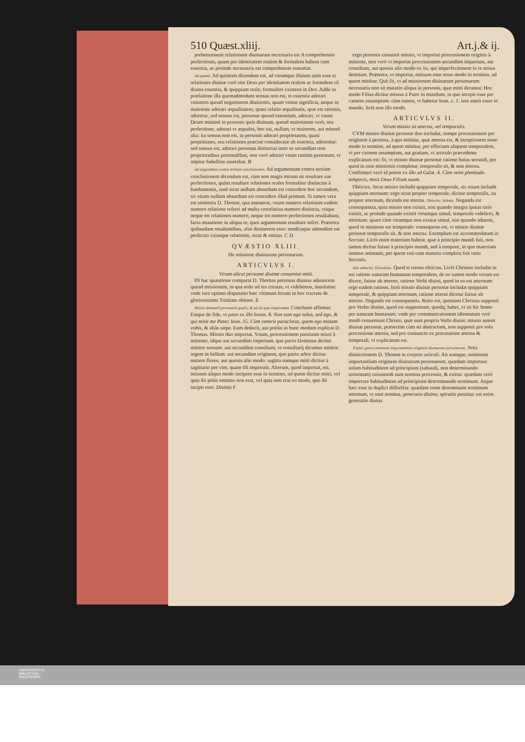510 Quæst.xliij. Art.j.& ij.
prehensionem relationum diuinarum necessaria est A comprehensio perfectionis, quam per identitatem realem & formalem habent cum essentia, ac proinde necessaria est comprehensio essentiæ.
Ad quintũ. Ad quintum dicendum est, ad vtrumque illatum satis esse si relationes diuinæ verè sint Deus per identitatem realem ac formalem cũ diuina essentia, & quippiam reale, formaliter existens in Deo. Adde in præfatione illa quemadmodum sensus non est, in essentia adorari vnitatem quoad negationem diuisionis, quam vnitas significat, neque in maiestate adorari æqualitatem, quasi relatio æqualitatis, quæ est rationis, adoretur, sed sensus est, personas quoad essentiam, adorari, vt vnum Deum minimè in personis ipsis diuisum, quoad maiestatem verò, seu perfectione, adorari vt æquales, hoc est, nullam, vt maiorem, aut minorẽ alia: ita sensus non est, in personis adorari proprietatem, quasi proprietates, seu relationes præcisè consideratæ ab essentia, adorentur: sed sensus est, adorari personas distinctas inter se secundùm rem proprietatibus personalibus, non verò adorari vnam tantùm personam, vt impius Sabellius asserebat. B
Ad argumẽtum contra tertiam conclusionem. Ad argumentum contra tertiam conclusionem dicendum est, cùm non magis mirum sit resultare eas perfectiones, quàm resultare relationes reales formaliter distinctas à fundamentis, sanè sicut nullum absurdum est concedere hoc secundum, sic etiam nullum absurdum est concedere illud primum. Si tamen vera est sententia D. Thomæ, qua asseuerat, vnum numero relatiuum eadem numero relatione referri ad multa correlatiua numero distincta, vtique neque tot relationes numero, neque tot numero perfectiones resultabunt, facta mutatione in aliqua re, quot argumentum resultare infert. Præterea quibusdam resultantibus, aliæ desinerent esse: modicaque admodùm est perfectio cuiusque relationis, sicut & entitas. C D
QVÆSTIO XLIII.
De missione diuinarum personarum.
ARTICVLVS I.
Vtrum alicui personæ diuinæ conueniat mitti.
IN hac quæstione comparat D. Thomas personas diuinas adinuicem quoad missionem, in qua ordo ad res creatas, vt videbimus, inuoluitur: vnde iure optimo disputatio hæc vltimum locum in hoc tractatu de gloriosissima Trinitate obtinet. E
Missio diuinarũ personarũ qualis, & ad eã quæ requirantur. Conclusio affirmat. Estque de fide, vt patet ex illo Ioann. 8. Non sum ego solus, sed ego, & qui misit me Pater. Ioan. 15. Cùm venerit paracletus, quem ego mittam vobis, & aliàs sæpe. Eam deducit, aut potiùs in hunc modum explicat D. Thomas. Missio duo importat. Vnum, processionem passiuam missi à mittente, idque aut secundùm imperium, quo pacto Dominus dicitur mittere seruum: aut secundùm consilium, vt consiliarij dicuntur mittere regem in bellum: aut secundùm originem, quo pacto arbor dicitur mittere flores, aut quouis alio modo: sagitta namque mitti dicitur à sagittario per vim, quam illi impressit. Alterum, quod importat, est, missum aliquo modo incipere esse in termino, ad quem dicitur mitti, vel quia ibi priùs omnino non erat, vel quia non erat eo modo, quo ibi incipit esse. Diuinis F
ergo personis conuenit missio, vt importat processionem originis à mittente, non verò vt importat processionem secundùm imperium, aut consilium, aut quouis alio modo ex iis, qui imperfectionem in re missa denotant. Præterea, vt importat, missum esse nouo modo in termino, ad quem mittitur. Quò fit, vt ad missionem diuinarum personarum necessaria non sit mutatio aliqua in personis, quæ mitti dicuntur. Hoc modo Filius dicitur missus à Patre in mundum, in quo incepit esse per carnem assumptam: cùm tamen, vt habetur Ioan. c. 1. iam anteà esset in mundo, licèt non illo modo.
ARTICVLVS II.
Vtrum missio sit æterna, vel temporalis.
CVM missio diuinæ personæ duo includat, nempe processionem per originem à persona, à qua mittitur, quæ æterna est, & inceptionem nouo modo in termino, ad quem mittitur, per effectum aliquem temporalem, vt per carnem assumptam, aut gratiam, vt articulo præcedente explicatum est: fit, vt missio diuinæ personæ ratione huius secundi, per quod in esse missionis completur, temporalis sit, & non æterna. Confirmari verò id potest ex illo ad Galat. 4. Cùm venit plenitudo temporis, misit Deus Filium suum.
Obiicies. Sicut missio includit quippiam temporale, sic etiam includit quippiam æternum: ergo sicut propter temporale, dicitur temporalis, ita propter æternum, dicenda est æterna. Obiectio. Solutio. Neganda est consequentia, quia missio non existit, nisi quando integra ipsius ratio existit, ac proinde quando existit vtrumque simul, temporale videlicet, & æternum: quare cùm vtrumque non existat simul, nisi quando aduenit, quod in missione est temporale: consequens est, vt missio diuinæ personæ temporalis sit, & non æterna. Exemplum est accommodatum in Socrate. Licèt enim materiam habeat, quæ à principio mundi fuit, non tamen dicitur fuisse à principio mundi, sed à tempore, in quo materiam animus animauit, per quem vnà cum materia completa fuit ratio Socratis.
Alia obiectio. Dissolutio. Quod si rursus obiicias. Licèt Christus includat in sui ratione naturam humanam temporalem, de eo tamen modo verum est dicere, fuisse ab æterno, ratione Verbi diuini, quod in eo est æternum: ergo eadem ratione, licèt missio diuinæ personæ includat quippiam temporale, & quippiam æternum, ratione æterni dicetur fuisse ab æterno. Neganda est consequentia. Ratio est, quoniam Christus supponit pro Verbo diuino, quod est suppositum, quodq; habet, vt sit hic homo per naturam humanam: vnde per communicationem idiomatum verè modò conueniunt Christo, quæ sunt propria Verbi diuini: missio autem diuinæ personæ, præsertim cùm sit abstractum, non supponit pro sola processione æterna, sed pro coniuncto ex processione æterna & temporali, vt explicatum est.
Triplex genus nominum importantium originem diuinarum personarum. Nota distinctionem D. Thomæ in corpore articuli. Ait namque, nominum importantium originem diuinarum personarum, quædam importare solam habitudinem ad principium (subaudi, non determinando terminum) cuiusmodi sunt nomina processio, & exitus: quædam verò importare habitudinem ad principium determinando terminum. Atque hæc esse in duplici differẽtia: quædam enim determinant terminum æternum, vt sunt nomina, generatio diuina, spiratio passiua: est enim generatio diuina
UNIVERSITÄTS-
BIBLIOTHEK
PADERBORN